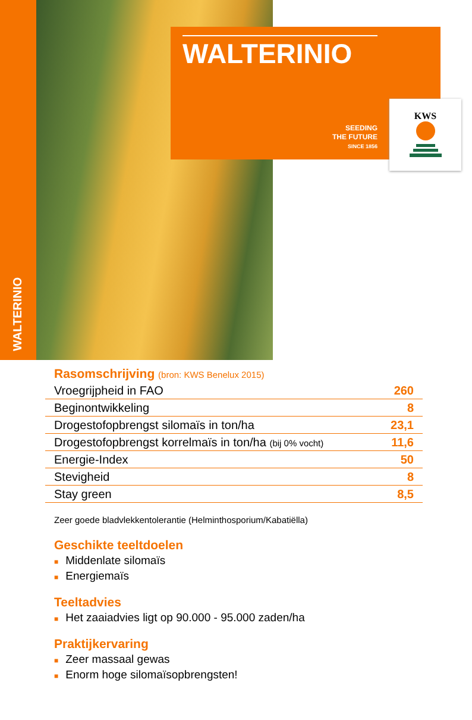WALTERINIO
WALTERINIO
SEEDING
THE FUTURE
SINCE 1856
KWS
Rasomschrijving (bron: KWS Benelux 2015)
| Vroegrijpheid in FAO | 260 |
| Beginontwikkeling | 8 |
| Drogestofopbrengst silomaïs in ton/ha | 23,1 |
| Drogestofopbrengst korrelmaïs in ton/ha (bij 0% vocht) | 11,6 |
| Energie-Index | 50 |
| Stevigheid | 8 |
| Stay green | 8,5 |
Zeer goede bladvlekkentolerantie (Helminthosporium/Kabatiëlla)
Geschikte teeltdoelen
■ Middenlate silomaïs
■ Energiemaïs
Teeltadvies
■ Het zaaiadvies ligt op 90.000 - 95.000 zaden/ha
Praktijkervaring
■ Zeer massaal gewas
■ Enorm hoge silomaïsopbrengsten!